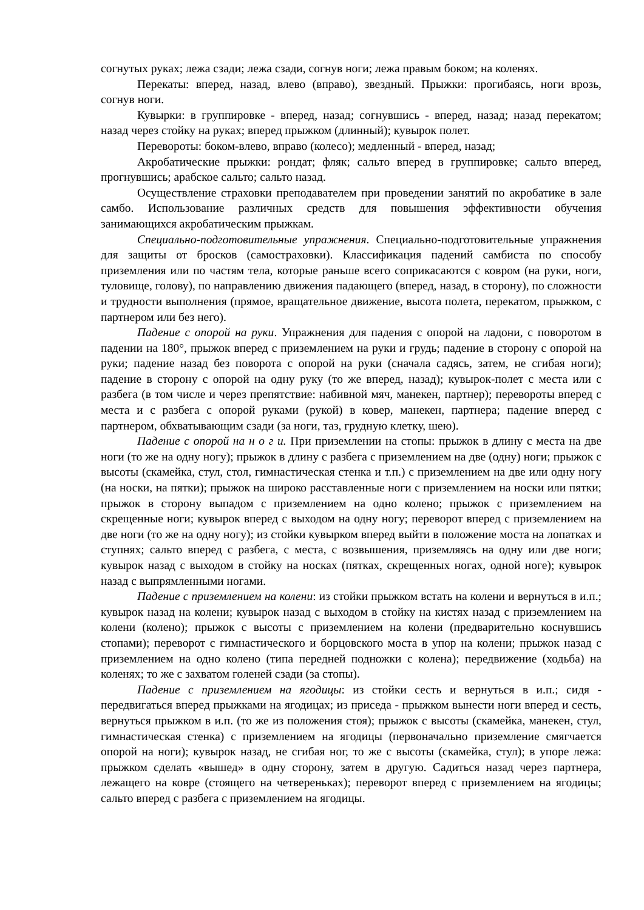согнутых руках; лежа сзади; лежа сзади, согнув ноги; лежа правым боком; на коленях.
Перекаты: вперед, назад, влево (вправо), звездный. Прыжки: прогибаясь, ноги врозь, согнув ноги.
Кувырки: в группировке - вперед, назад; согнувшись - вперед, назад; назад перекатом; назад через стойку на руках; вперед прыжком (длинный); кувырок полет.
Перевороты: боком-влево, вправо (колесо); медленный - вперед, назад;
Акробатические прыжки: рондат; фляк; сальто вперед в группировке; сальто вперед, прогнувшись; арабское сальто; сальто назад.
Осуществление страховки преподавателем при проведении занятий по акробатике в зале самбо. Использование различных средств для повышения эффективности обучения занимающихся акробатическим прыжкам.
Специально-подготовительные упражнения. Специально-подготовительные упражнения для защиты от бросков (самостраховки). Классификация падений самбиста по способу приземления или по частям тела, которые раньше всего соприкасаются с ковром (на руки, ноги, туловище, голову), по направлению движения падающего (вперед, назад, в сторону), по сложности и трудности выполнения (прямое, вращательное движение, высота полета, перекатом, прыжком, с партнером или без него).
Падение с опорой на руки. Упражнения для падения с опорой на ладони, с поворотом в падении на 180°, прыжок вперед с приземлением на руки и грудь; падение в сторону с опорой на руки; падение назад без поворота с опорой на руки (сначала садясь, затем, не сгибая ноги); падение в сторону с опорой на одну руку (то же вперед, назад); кувырок-полет с места или с разбега (в том числе и через препятствие: набивной мяч, манекен, партнер); перевороты вперед с места и с разбега с опорой руками (рукой) в ковер, манекен, партнера; падение вперед с партнером, обхватывающим сзади (за ноги, таз, грудную клетку, шею).
Падение с опорой на н о г и. При приземлении на стопы: прыжок в длину с места на две ноги (то же на одну ногу); прыжок в длину с разбега с приземлением на две (одну) ноги; прыжок с высоты (скамейка, стул, стол, гимнастическая стенка и т.п.) с приземлением на две или одну ногу (на носки, на пятки); прыжок на широко расставленные ноги с приземлением на носки или пятки; прыжок в сторону выпадом с приземлением на одно колено; прыжок с приземлением на скрещенные ноги; кувырок вперед с выходом на одну ногу; переворот вперед с приземлением на две ноги (то же на одну ногу); из стойки кувырком вперед выйти в положение моста на лопатках и ступнях; сальто вперед с разбега, с места, с возвышения, приземляясь на одну или две ноги; кувырок назад с выходом в стойку на носках (пятках, скрещенных ногах, одной ноге); кувырок назад с выпрямленными ногами.
Падение с приземлением на колени: из стойки прыжком встать на колени и вернуться в и.п.; кувырок назад на колени; кувырок назад с выходом в стойку на кистях назад с приземлением на колени (колено); прыжок с высоты с приземлением на колени (предварительно коснувшись стопами); переворот с гимнастического и борцовского моста в упор на колени; прыжок назад с приземлением на одно колено (типа передней подножки с колена); передвижение (ходьба) на коленях; то же с захватом голеней сзади (за стопы).
Падение с приземлением на ягодицы: из стойки сесть и вернуться в и.п.; сидя - передвигаться вперед прыжками на ягодицах; из приседа - прыжком вынести ноги вперед и сесть, вернуться прыжком в и.п. (то же из положения стоя); прыжок с высоты (скамейка, манекен, стул, гимнастическая стенка) с приземлением на ягодицы (первоначально приземление смягчается опорой на ноги); кувырок назад, не сгибая ног, то же с высоты (скамейка, стул); в упоре лежа: прыжком сделать «вышед» в одну сторону, затем в другую. Садиться назад через партнера, лежащего на ковре (стоящего на четвереньках); переворот вперед с приземлением на ягодицы; сальто вперед с разбега с приземлением на ягодицы.